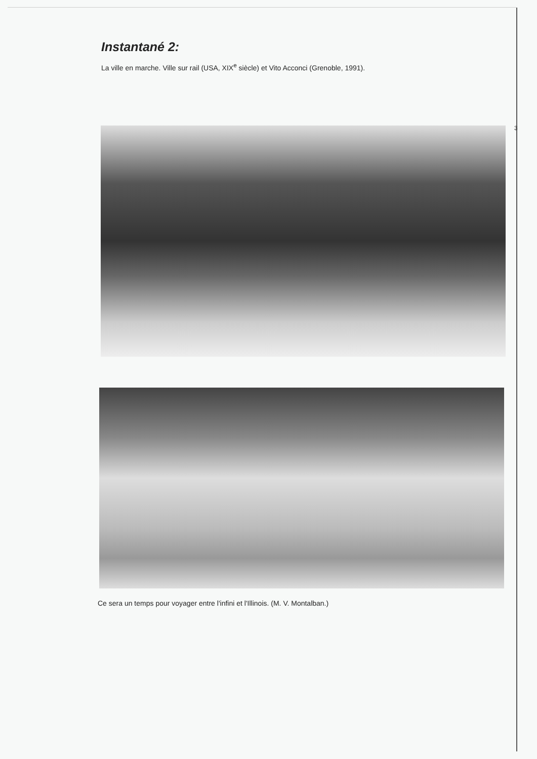Instantané 2:
La ville en marche. Ville sur rail (USA, XIX<sup>e</sup> siècle) et Vito Acconci (Grenoble, 1991).
3
Ce sera un temps pour voyager entre l'infini et l'Illinois. (M. V. Montalban.)